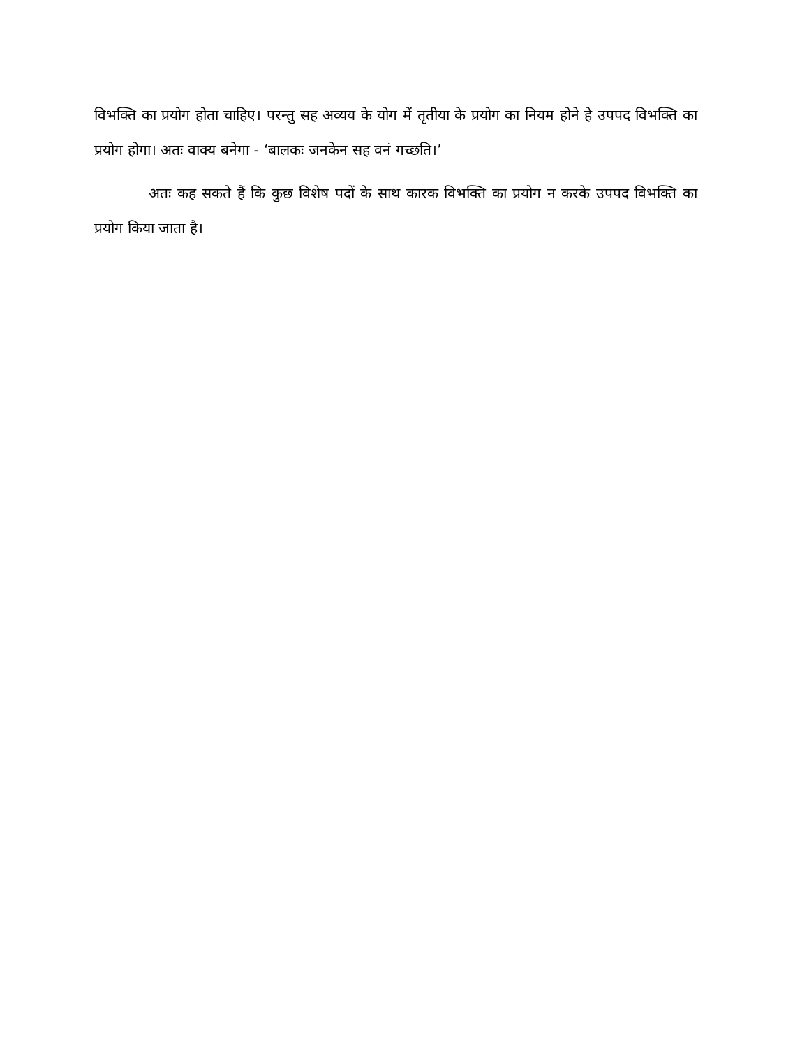विभक्ति का प्रयोग होता चाहिए। परन्तु सह अव्यय के योग में तृतीया के प्रयोग का नियम होने हे उपपद विभक्ति का प्रयोग होगा। अतः वाक्य बनेगा - ‘बालकः जनकेन सह वनं गच्छति।’
अतः कह सकते हैं कि कुछ विशेष पदों के साथ कारक विभक्ति का प्रयोग न करके उपपद विभक्ति का प्रयोग किया जाता है।